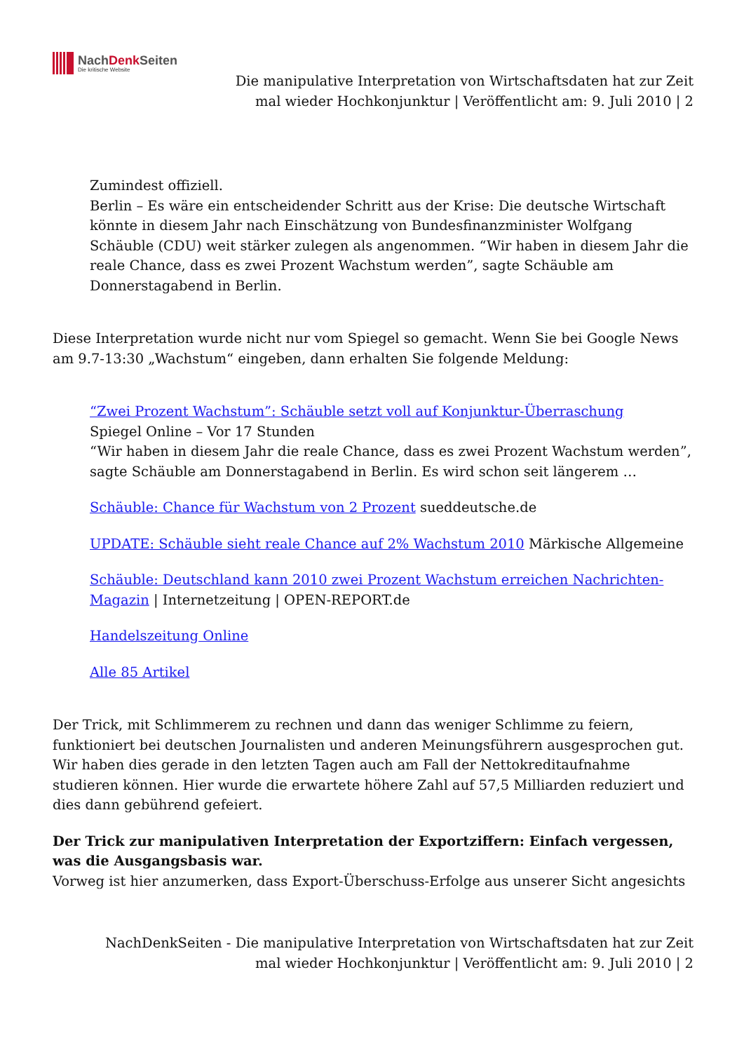NachDenk Seiten
Die kritische Website
Die manipulative Interpretation von Wirtschaftsdaten hat zur Zeit mal wieder Hochkonjunktur | Veröffentlicht am: 9. Juli 2010 | 2
Zumindest offiziell.
Berlin – Es wäre ein entscheidender Schritt aus der Krise: Die deutsche Wirtschaft könnte in diesem Jahr nach Einschätzung von Bundesfinanzminister Wolfgang Schäuble (CDU) weit stärker zulegen als angenommen. “Wir haben in diesem Jahr die reale Chance, dass es zwei Prozent Wachstum werden”, sagte Schäuble am Donnerstagabend in Berlin.
Diese Interpretation wurde nicht nur vom Spiegel so gemacht. Wenn Sie bei Google News am 9.7-13:30 „Wachstum“ eingeben, dann erhalten Sie folgende Meldung:
“Zwei Prozent Wachstum”: Schäuble setzt voll auf Konjunktur-Überraschung
Spiegel Online – Vor 17 Stunden
“Wir haben in diesem Jahr die reale Chance, dass es zwei Prozent Wachstum werden”, sagte Schäuble am Donnerstagabend in Berlin. Es wird schon seit längerem …
Schäuble: Chance für Wachstum von 2 Prozent sueddeutsche.de
UPDATE: Schäuble sieht reale Chance auf 2% Wachstum 2010 Märkische Allgemeine
Schäuble: Deutschland kann 2010 zwei Prozent Wachstum erreichen Nachrichten-Magazin | Internetzeitung | OPEN-REPORT.de
Handelszeitung Online
Alle 85 Artikel
Der Trick, mit Schlimmerem zu rechnen und dann das weniger Schlimme zu feiern, funktioniert bei deutschen Journalisten und anderen Meinungsführern ausgesprochen gut. Wir haben dies gerade in den letzten Tagen auch am Fall der Nettokreditaufnahme studieren können. Hier wurde die erwartete höhere Zahl auf 57,5 Milliarden reduziert und dies dann gebührend gefeiert.
Der Trick zur manipulativen Interpretation der Exportziffern: Einfach vergessen, was die Ausgangsbasis war.
Vorweg ist hier anzumerken, dass Export-Überschuss-Erfolge aus unserer Sicht angesichts
NachDenkSeiten - Die manipulative Interpretation von Wirtschaftsdaten hat zur Zeit mal wieder Hochkonjunktur | Veröffentlicht am: 9. Juli 2010 | 2